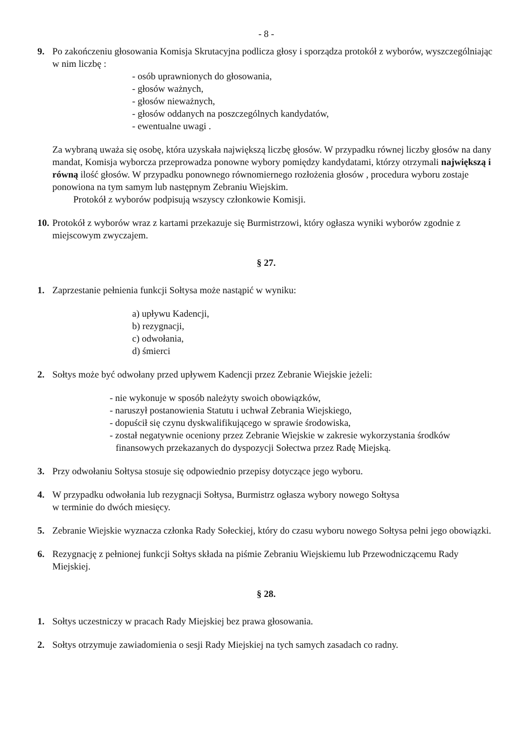- 8 -
9. Po zakończeniu głosowania Komisja Skrutacyjna podlicza głosy i sporządza protokół z wyborów, wyszczególniając w nim liczbę :
- osób uprawnionych do głosowania,
- głosów ważnych,
- głosów nieważnych,
- głosów oddanych na poszczególnych kandydatów,
- ewentualne uwagi .
Za wybraną uważa się osobę, która uzyskała największą liczbę głosów. W przypadku równej liczby głosów na dany mandat, Komisja wyborcza przeprowadza ponowne wybory pomiędzy kandydatami, którzy otrzymali największą i równą ilość głosów. W przypadku ponownego równomiernego rozłożenia głosów , procedura wyboru zostaje ponowiona na tym samym lub następnym Zebraniu Wiejskim.
Protokół z wyborów podpisują wszyscy członkowie Komisji.
10.
Protokół z wyborów wraz z kartami przekazuje się Burmistrzowi, który ogłasza wyniki wyborów zgodnie z miejscowym zwyczajem.
§ 27.
1. Zaprzestanie pełnienia funkcji Sołtysa może nastąpić w wyniku:
a) upływu Kadencji,
b) rezygnacji,
c) odwołania,
d) śmierci
2. Sołtys może być odwołany przed upływem Kadencji przez Zebranie Wiejskie jeżeli:
- nie wykonuje w sposób należyty swoich obowiązków,
- naruszył postanowienia Statutu i uchwał Zebrania Wiejskiego,
- dopuścił się czynu dyskwalifikującego w sprawie środowiska,
- został negatywnie oceniony przez Zebranie Wiejskie w zakresie wykorzystania środków finansowych przekazanych do dyspozycji Sołectwa przez Radę Miejską.
3. Przy odwołaniu Sołtysa stosuje się odpowiednio przepisy dotyczące jego wyboru.
4. W przypadku odwołania lub rezygnacji Sołtysa, Burmistrz ogłasza wybory nowego Sołtysa
w terminie do dwóch miesięcy.
5. Zebranie Wiejskie wyznacza członka Rady Sołeckiej, który do czasu wyboru nowego Sołtysa pełni jego obowiązki.
6. Rezygnację z pełnionej funkcji Sołtys składa na piśmie Zebraniu Wiejskiemu lub Przewodniczącemu Rady Miejskiej.
§ 28.
1. Sołtys uczestniczy w pracach Rady Miejskiej bez prawa głosowania.
2. Sołtys otrzymuje zawiadomienia o sesji Rady Miejskiej na tych samych zasadach co radny.